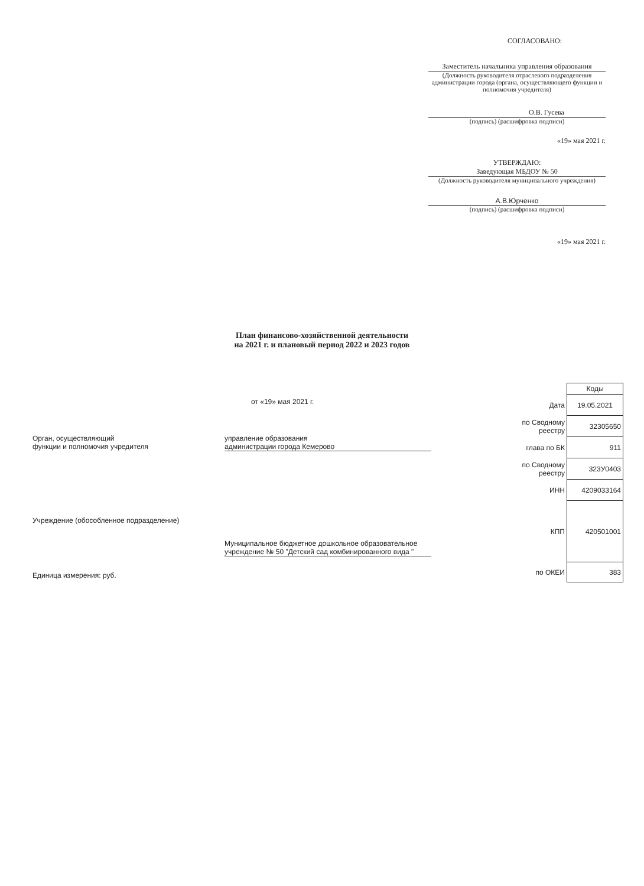СОГЛАСОВАНО:
Заместитель начальника управления образования
(Должность руководителя отраслевого подразделения администрации города (органа, осуществляющего функции и полномочия учредителя)
О.В. Гусева
(подпись) (расшифровка подписи)
«19» мая 2021 г.
УТВЕРЖДАЮ:
Заведующая МБДОУ № 50
(Должность руководителя муниципального учреждения)
А.В.Юрченко
(подпись) (расшифровка подписи)
«19» мая 2021 г.
План финансово-хозяйственной деятельности
на 2021 г. и плановый период 2022 и 2023 годов
от «19» мая 2021 г.
Орган, осуществляющий
функции и полномочия учредителя
управление образования
администрации города Кемерово
Учреждение (обособленное подразделение)
Муниципальное бюджетное дошкольное образовательное учреждение № 50 "Детский сад комбинированного вида "
Единица измерения: руб.
| | Коды |
| Дата | 19.05.2021 |
| по Сводному реестру | 32305650 |
| глава по БК | 911 |
| по Сводному реестру | 323У0403 |
| ИНН | 4209033164 |
| КПП | 420501001 |
| по ОКЕИ | 383 |